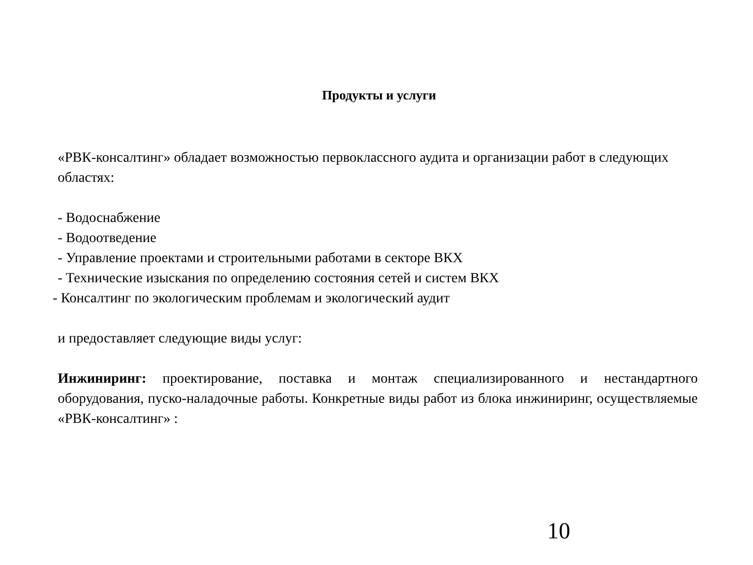Продукты и услуги
«РВК-консалтинг» обладает возможностью первоклассного аудита и организации работ в следующих областях:
- Водоснабжение
- Водоотведение
- Управление проектами и строительными работами в секторе ВКХ
- Технические изыскания по определению состояния сетей и систем ВКХ
- Консалтинг по экологическим проблемам и экологический аудит
и предоставляет следующие виды услуг:
Инжиниринг: проектирование, поставка и монтаж специализированного и нестандартного оборудования, пуско-наладочные работы. Конкретные виды работ из блока инжиниринг, осуществляемые «РВК-консалтинг» :
10